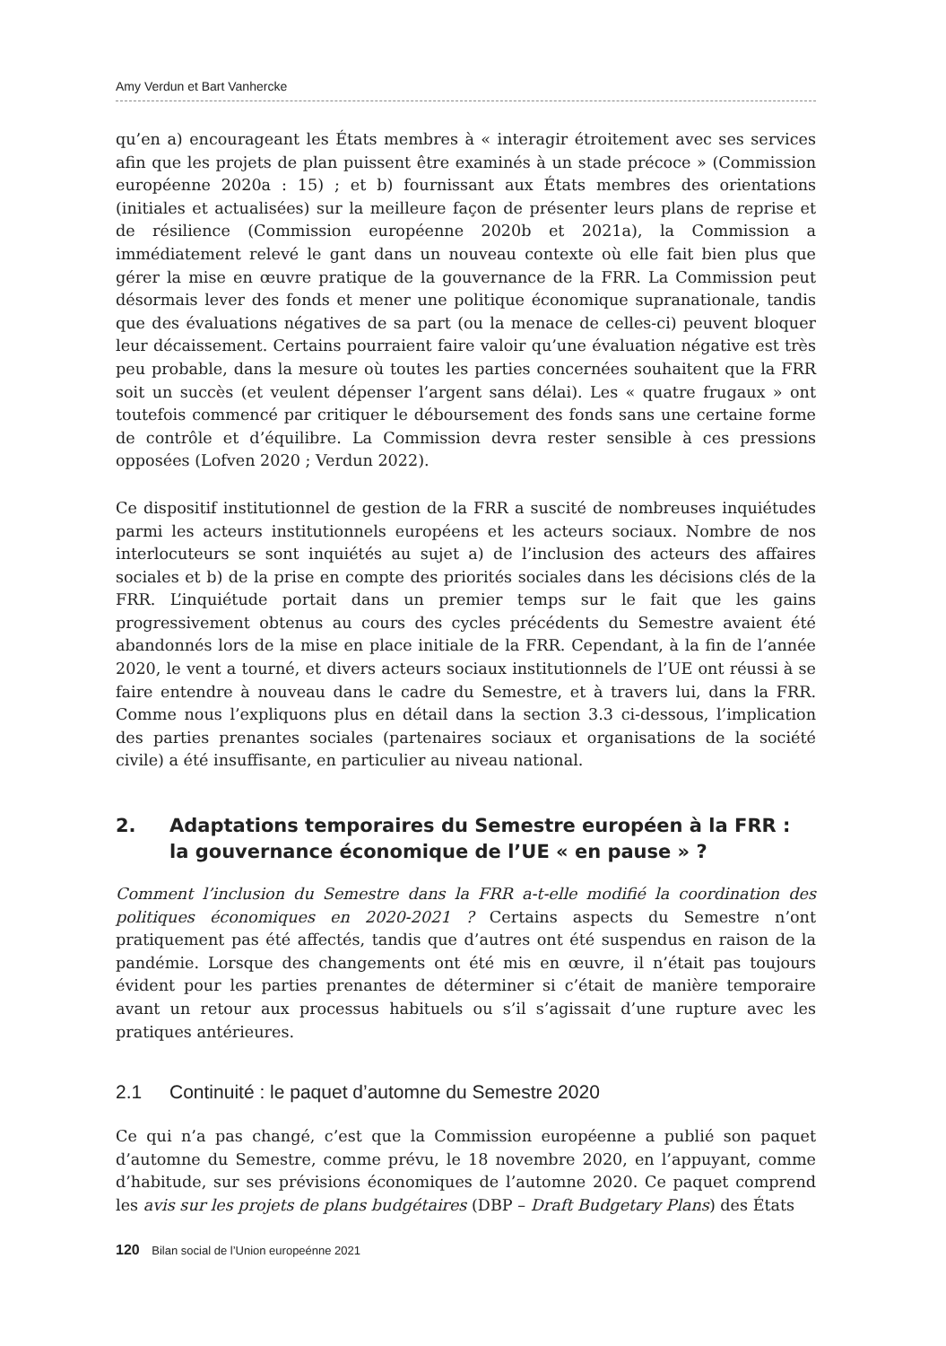Amy Verdun et Bart Vanhercke
qu’en a) encourageant les États membres à « interagir étroitement avec ses services afin que les projets de plan puissent être examinés à un stade précoce » (Commission européenne 2020a : 15) ; et b) fournissant aux États membres des orientations (initiales et actualisées) sur la meilleure façon de présenter leurs plans de reprise et de résilience (Commission européenne 2020b et 2021a), la Commission a immédiatement relevé le gant dans un nouveau contexte où elle fait bien plus que gérer la mise en œuvre pratique de la gouvernance de la FRR. La Commission peut désormais lever des fonds et mener une politique économique supranationale, tandis que des évaluations négatives de sa part (ou la menace de celles-ci) peuvent bloquer leur décaissement. Certains pourraient faire valoir qu’une évaluation négative est très peu probable, dans la mesure où toutes les parties concernées souhaitent que la FRR soit un succès (et veulent dépenser l’argent sans délai). Les « quatre frugaux » ont toutefois commencé par critiquer le déboursement des fonds sans une certaine forme de contrôle et d’équilibre. La Commission devra rester sensible à ces pressions opposées (Lofven 2020 ; Verdun 2022).
Ce dispositif institutionnel de gestion de la FRR a suscité de nombreuses inquiétudes parmi les acteurs institutionnels européens et les acteurs sociaux. Nombre de nos interlocuteurs se sont inquiétés au sujet a) de l’inclusion des acteurs des affaires sociales et b) de la prise en compte des priorités sociales dans les décisions clés de la FRR. L’inquiétude portait dans un premier temps sur le fait que les gains progressivement obtenus au cours des cycles précédents du Semestre avaient été abandonnés lors de la mise en place initiale de la FRR. Cependant, à la fin de l’année 2020, le vent a tourné, et divers acteurs sociaux institutionnels de l’UE ont réussi à se faire entendre à nouveau dans le cadre du Semestre, et à travers lui, dans la FRR. Comme nous l’expliquons plus en détail dans la section 3.3 ci-dessous, l’implication des parties prenantes sociales (partenaires sociaux et organisations de la société civile) a été insuffisante, en particulier au niveau national.
2. Adaptations temporaires du Semestre européen à la FRR : la gouvernance économique de l’UE « en pause » ?
Comment l’inclusion du Semestre dans la FRR a-t-elle modifié la coordination des politiques économiques en 2020-2021 ? Certains aspects du Semestre n’ont pratiquement pas été affectés, tandis que d’autres ont été suspendus en raison de la pandémie. Lorsque des changements ont été mis en œuvre, il n’était pas toujours évident pour les parties prenantes de déterminer si c’était de manière temporaire avant un retour aux processus habituels ou s’il s’agissait d’une rupture avec les pratiques antérieures.
2.1 Continuité : le paquet d’automne du Semestre 2020
Ce qui n’a pas changé, c’est que la Commission européenne a publié son paquet d’automne du Semestre, comme prévu, le 18 novembre 2020, en l’appuyant, comme d’habitude, sur ses prévisions économiques de l’automne 2020. Ce paquet comprend les avis sur les projets de plans budgétaires (DBP – Draft Budgetary Plans) des États
120 Bilan social de l’Union europeénne 2021